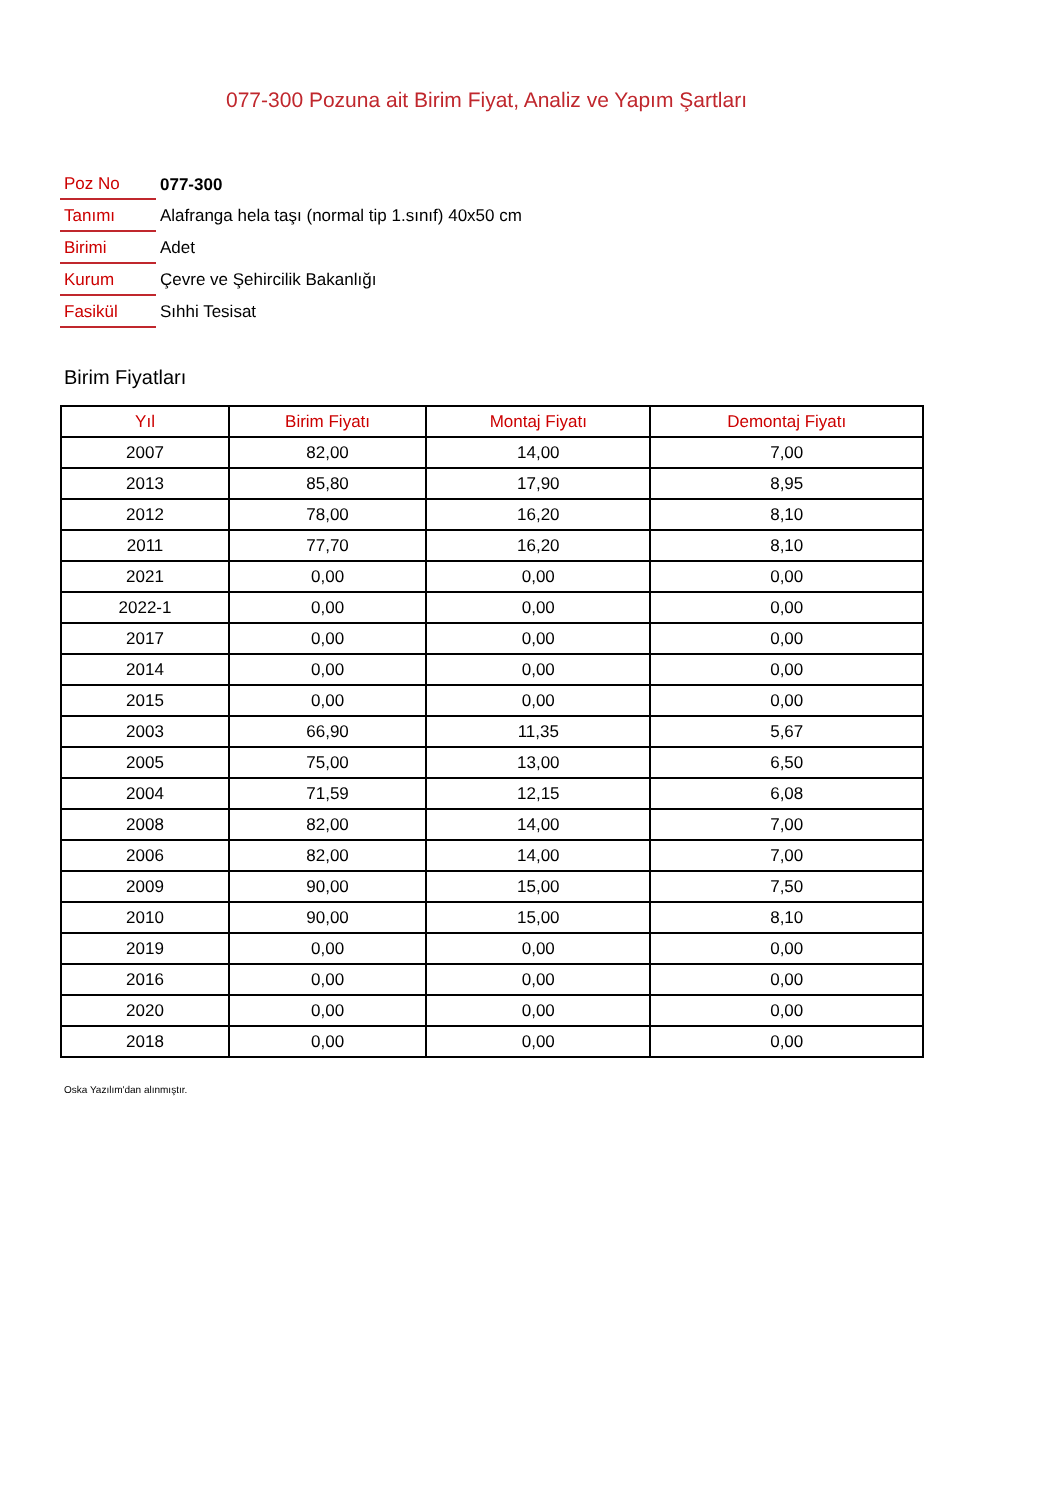077-300 Pozuna ait Birim Fiyat, Analiz ve Yapım Şartları
| Poz No | 077-300 |
| Tanımı | Alafranga hela taşı (normal tip 1.sınıf) 40x50 cm |
| Birimi | Adet |
| Kurum | Çevre ve Şehircilik Bakanlığı |
| Fasikül | Sıhhi Tesisat |
Birim Fiyatları
| Yıl | Birim Fiyatı | Montaj Fiyatı | Demontaj Fiyatı |
| --- | --- | --- | --- |
| 2007 | 82,00 | 14,00 | 7,00 |
| 2013 | 85,80 | 17,90 | 8,95 |
| 2012 | 78,00 | 16,20 | 8,10 |
| 2011 | 77,70 | 16,20 | 8,10 |
| 2021 | 0,00 | 0,00 | 0,00 |
| 2022-1 | 0,00 | 0,00 | 0,00 |
| 2017 | 0,00 | 0,00 | 0,00 |
| 2014 | 0,00 | 0,00 | 0,00 |
| 2015 | 0,00 | 0,00 | 0,00 |
| 2003 | 66,90 | 11,35 | 5,67 |
| 2005 | 75,00 | 13,00 | 6,50 |
| 2004 | 71,59 | 12,15 | 6,08 |
| 2008 | 82,00 | 14,00 | 7,00 |
| 2006 | 82,00 | 14,00 | 7,00 |
| 2009 | 90,00 | 15,00 | 7,50 |
| 2010 | 90,00 | 15,00 | 8,10 |
| 2019 | 0,00 | 0,00 | 0,00 |
| 2016 | 0,00 | 0,00 | 0,00 |
| 2020 | 0,00 | 0,00 | 0,00 |
| 2018 | 0,00 | 0,00 | 0,00 |
Oska Yazılım'dan alınmıştır.